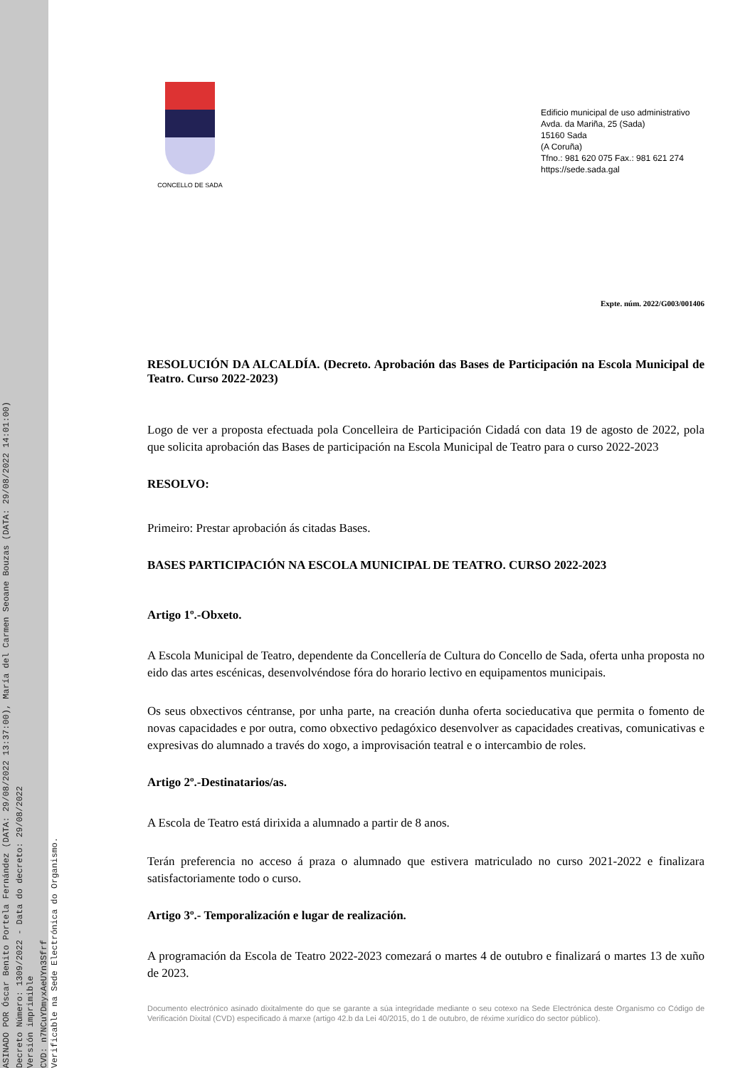ASINADO POR Óscar Benito Portela Fernández (DATA: 29/08/2022 13:37:00), María del Carmen Seoane Bouzas (DATA: 29/08/2022 14:01:00)
Decreto Número: 1309/2022 - Data do decreto: 29/08/2022
Versión imprimible
CVD: n7NCuYDmyxAeUYn3Sfrf
Verificable na Sede Electrónica do Organismo.
CONCELLO DE SADA
Edificio municipal de uso administrativo
Avda. da Mariña, 25 (Sada)
15160 Sada
(A Coruña)
Tfno.: 981 620 075 Fax.: 981 621 274
https://sede.sada.gal
Expte. núm. 2022/G003/001406
RESOLUCIÓN DA ALCALDÍA. (Decreto. Aprobación das Bases de Participación na Escola Municipal de Teatro. Curso 2022-2023)
Logo de ver a proposta efectuada pola Concelleira de Participación Cidadá con data 19 de agosto de 2022, pola que solicita aprobación das Bases de participación na Escola Municipal de Teatro para o curso 2022-2023
RESOLVO:
Primeiro: Prestar aprobación ás citadas Bases.
BASES PARTICIPACIÓN NA ESCOLA MUNICIPAL DE TEATRO. CURSO 2022-2023
Artigo 1º.-Obxeto.
A Escola Municipal de Teatro, dependente da Concellería de Cultura do Concello de Sada, oferta unha proposta no eido das artes escénicas, desenvolvéndose fóra do horario lectivo en equipamentos municipais.
Os seus obxectivos céntranse, por unha parte, na creación dunha oferta socieducativa que permita o fomento de novas capacidades e por outra, como obxectivo pedagóxico desenvolver as capacidades creativas, comunicativas e expresivas do alumnado a través do xogo, a improvisación teatral e o intercambio de roles.
Artigo 2º.-Destinatarios/as.
A Escola de Teatro está dirixida a alumnado a partir de 8 anos.
Terán preferencia no acceso á praza o alumnado que estivera matriculado no curso 2021-2022 e finalizara satisfactoriamente todo o curso.
Artigo 3º.- Temporalización e lugar de realización.
A programación da Escola de Teatro 2022-2023 comezará o martes 4 de outubro e finalizará o martes 13 de xuño de 2023.
Documento electrónico asinado dixitalmente do que se garante a súa integridade mediante o seu cotexo na Sede Electrónica deste Organismo co Código de Verificación Dixital (CVD) especificado á marxe (artigo 42.b da Lei 40/2015, do 1 de outubro, de réxime xurídico do sector público).